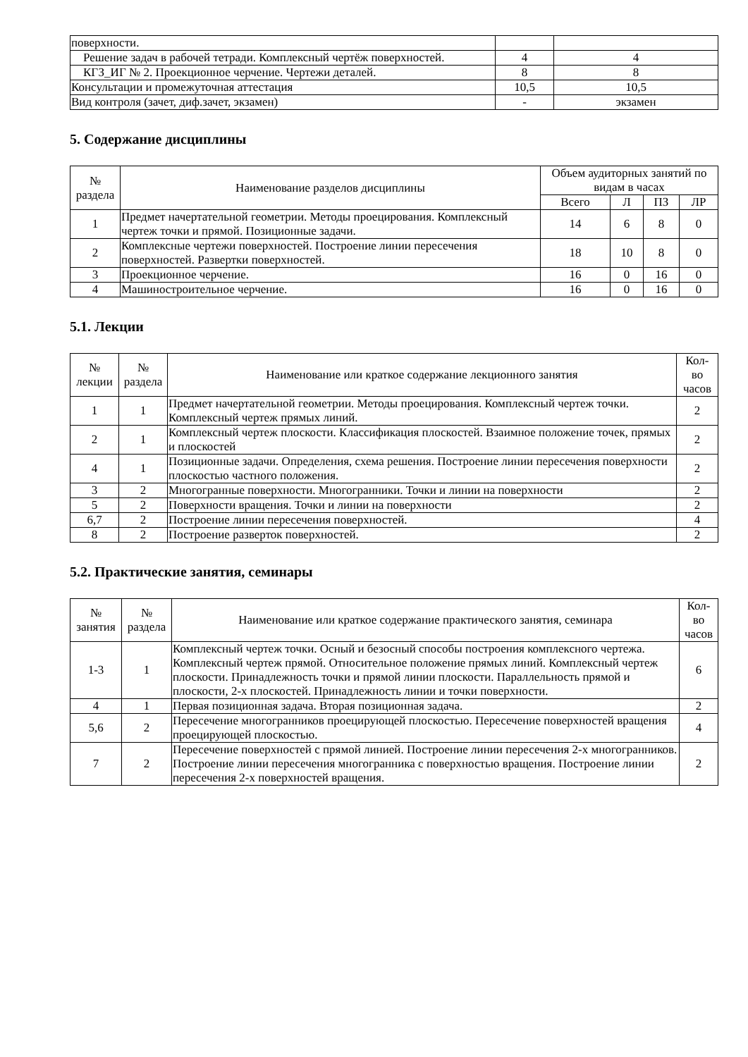| поверхности. | | |
| Решение задач в рабочей тетради. Комплексный чертёж поверхностей. | 4 | 4 |
| КГЗ_ИГ № 2. Проекционное черчение. Чертежи деталей. | 8 | 8 |
| Консультации и промежуточная аттестация | 10,5 | 10,5 |
| Вид контроля (зачет, диф.зачет, экзамен) | - | экзамен |
5. Содержание дисциплины
| № раздела | Наименование разделов дисциплины | Объем аудиторных занятий по видам в часах | | | |
| --- | --- | --- | --- | --- | --- |
| | | Всего | Л | ПЗ | ЛР |
| 1 | Предмет начертательной геометрии. Методы проецирования. Комплексный чертеж точки и прямой. Позиционные задачи. | 14 | 6 | 8 | 0 |
| 2 | Комплексные чертежи поверхностей. Построение линии пересечения поверхностей. Развертки поверхностей. | 18 | 10 | 8 | 0 |
| 3 | Проекционное черчение. | 16 | 0 | 16 | 0 |
| 4 | Машиностроительное черчение. | 16 | 0 | 16 | 0 |
5.1. Лекции
| № лекции | № раздела | Наименование или краткое содержание лекционного занятия | Кол- во часов |
| --- | --- | --- | --- |
| 1 | 1 | Предмет начертательной геометрии. Методы проецирования. Комплексный чертеж точки. Комплексный чертеж прямых линий. | 2 |
| 2 | 1 | Комплексный чертеж плоскости. Классификация плоскостей. Взаимное положение точек, прямых и плоскостей | 2 |
| 4 | 1 | Позиционные задачи. Определения, схема решения. Построение линии пересечения поверхности плоскостью частного положения. | 2 |
| 3 | 2 | Многогранные поверхности. Многогранники. Точки и линии на поверхности | 2 |
| 5 | 2 | Поверхности вращения. Точки и линии на поверхности | 2 |
| 6,7 | 2 | Построение линии пересечения поверхностей. | 4 |
| 8 | 2 | Построение разверток поверхностей. | 2 |
5.2. Практические занятия, семинары
| № занятия | № раздела | Наименование или краткое содержание практического занятия, семинара | Кол- во часов |
| --- | --- | --- | --- |
| 1-3 | 1 | Комплексный чертеж точки. Осный и безосный способы построения комплексного чертежа. Комплексный чертеж прямой. Относительное положение прямых линий. Комплексный чертеж плоскости. Принадлежность точки и прямой линии плоскости. Параллельность прямой и плоскости, 2-х плоскостей. Принадлежность линии и точки поверхности. | 6 |
| 4 | 1 | Первая позиционная задача. Вторая позиционная задача. | 2 |
| 5,6 | 2 | Пересечение многогранников проецирующей плоскостью. Пересечение поверхностей вращения проецирующей плоскостью. | 4 |
| 7 | 2 | Пересечение поверхностей с прямой линией. Построение линии пересечения 2-х многогранников. Построение линии пересечения многогранника с поверхностью вращения. Построение линии пересечения 2-х поверхностей вращения. | 2 |